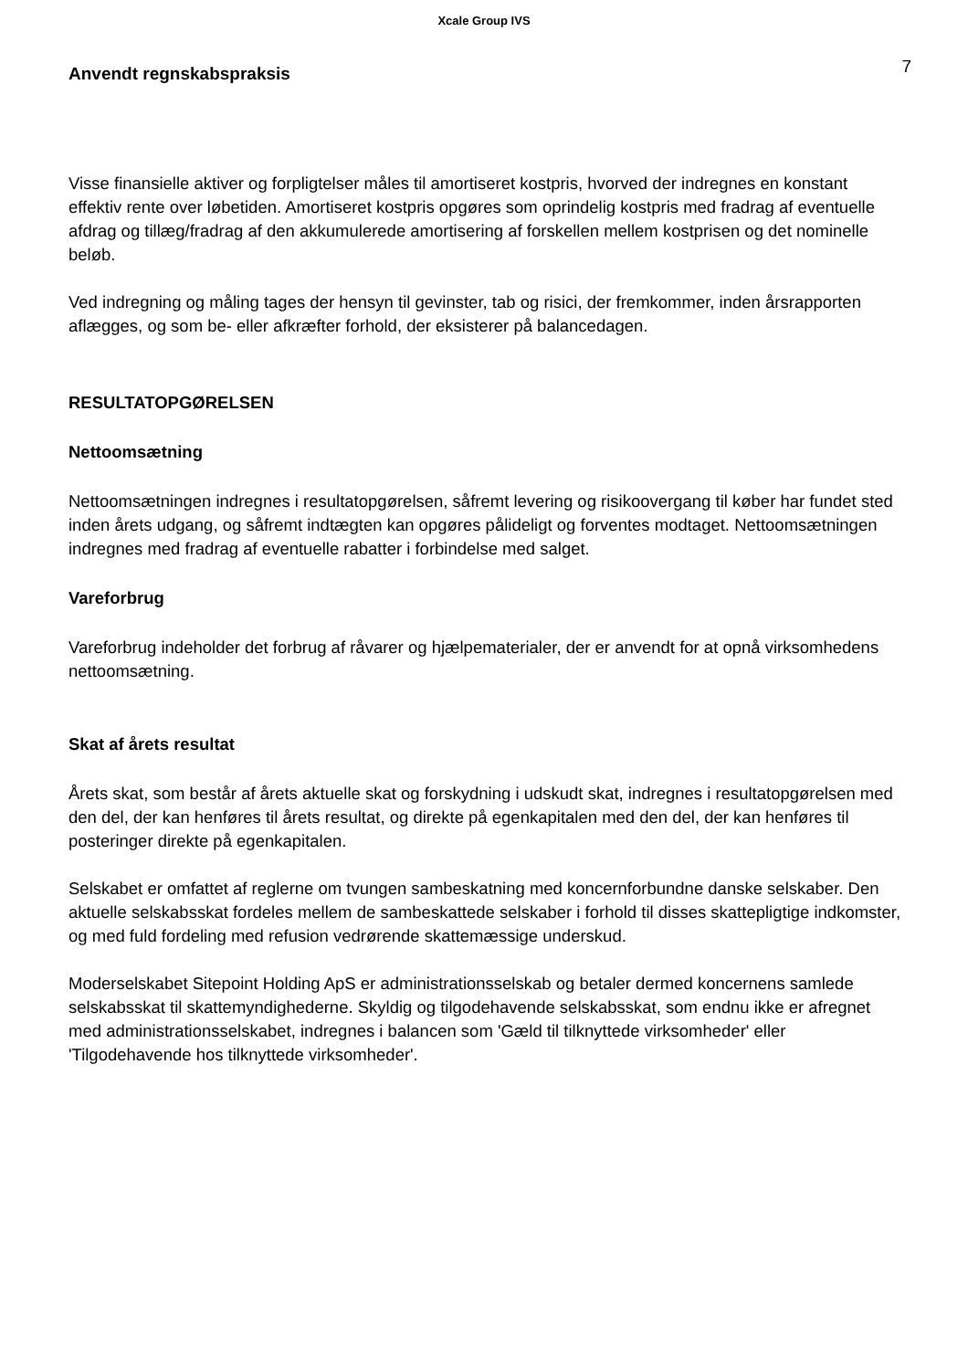Xcale Group IVS
Anvendt regnskabspraksis
7
Visse finansielle aktiver og forpligtelser måles til amortiseret kostpris, hvorved der indregnes en konstant effektiv rente over løbetiden. Amortiseret kostpris opgøres som oprindelig kostpris med fradrag af eventuelle afdrag og tillæg/fradrag af den akkumulerede amortisering af forskellen mellem kostprisen og det nominelle beløb.
Ved indregning og måling tages der hensyn til gevinster, tab og risici, der fremkommer, inden årsrapporten aflægges, og som be- eller afkræfter forhold, der eksisterer på balancedagen.
RESULTATOPGØRELSEN
Nettoomsætning
Nettoomsætningen indregnes i resultatopgørelsen, såfremt levering og risikoovergang til køber har fundet sted inden årets udgang, og såfremt indtægten kan opgøres pålideligt og forventes modtaget. Nettoomsætningen indregnes med fradrag af eventuelle rabatter i forbindelse med salget.
Vareforbrug
Vareforbrug indeholder det forbrug af råvarer og hjælpematerialer, der er anvendt for at opnå virksomhedens nettoomsætning.
Skat af årets resultat
Årets skat, som består af årets aktuelle skat og forskydning i udskudt skat, indregnes i resultatopgørelsen med den del, der kan henføres til årets resultat, og direkte på egenkapitalen med den del, der kan henføres til posteringer direkte på egenkapitalen.
Selskabet er omfattet af reglerne om tvungen sambeskatning med koncernforbundne danske selskaber. Den aktuelle selskabsskat fordeles mellem de sambeskattede selskaber i forhold til disses skattepligtige indkomster, og med fuld fordeling med refusion vedrørende skattemæssige underskud.
Moderselskabet Sitepoint Holding ApS er administrationsselskab og betaler dermed koncernens samlede selskabsskat til skattemyndighederne. Skyldig og tilgodehavende selskabsskat, som endnu ikke er afregnet med administrationsselskabet, indregnes i balancen som 'Gæld til tilknyttede virksomheder' eller 'Tilgodehavende hos tilknyttede virksomheder'.